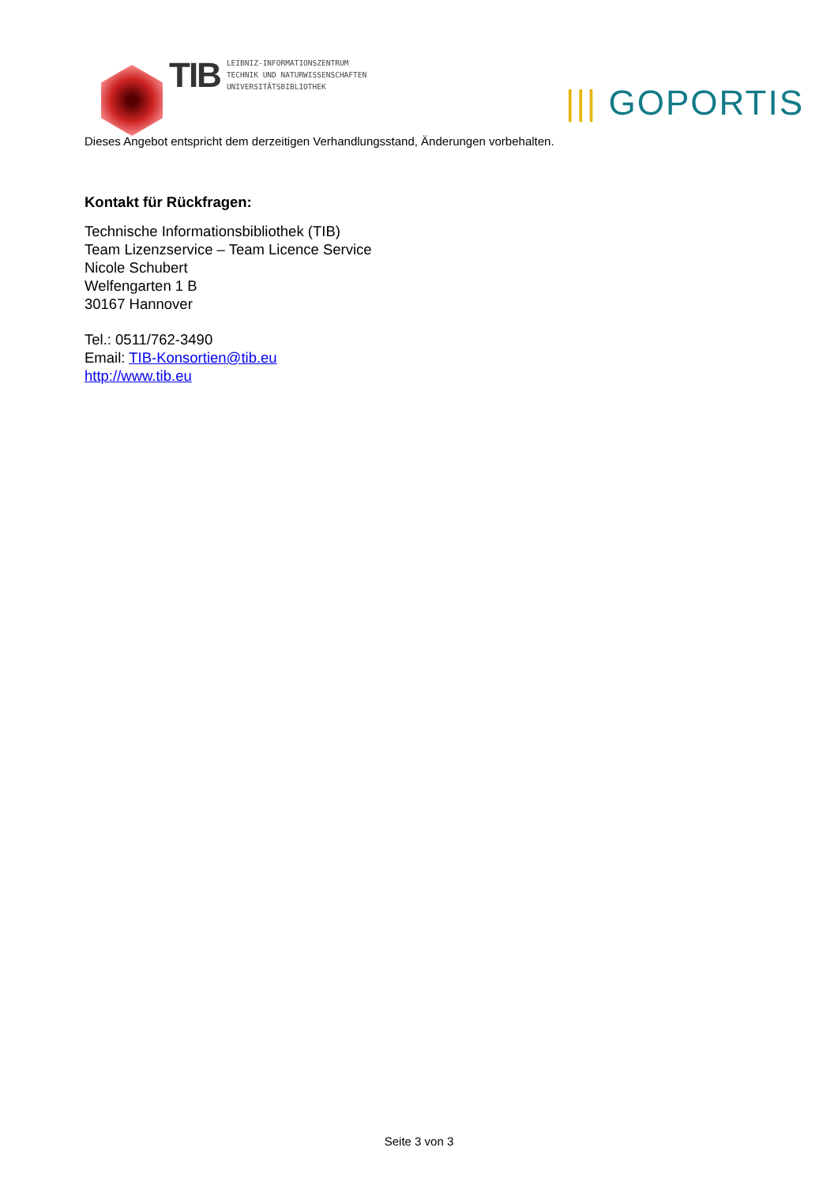TIB
LEIBNIZ-INFORMATIONSZENTRUM
TECHNIK UND NATURWISSENSCHAFTEN
UNIVERSITÄTSBIBLIOTHEK
||| GOPORTIS
Dieses Angebot entspricht dem derzeitigen Verhandlungsstand, Änderungen vorbehalten.
Kontakt für Rückfragen:
Technische Informationsbibliothek (TIB)
Team Lizenzservice – Team Licence Service
Nicole Schubert
Welfengarten 1 B
30167 Hannover
Tel.: 0511/762-3490
Email: TIB-Konsortien@tib.eu
http://www.tib.eu
Seite 3 von 3